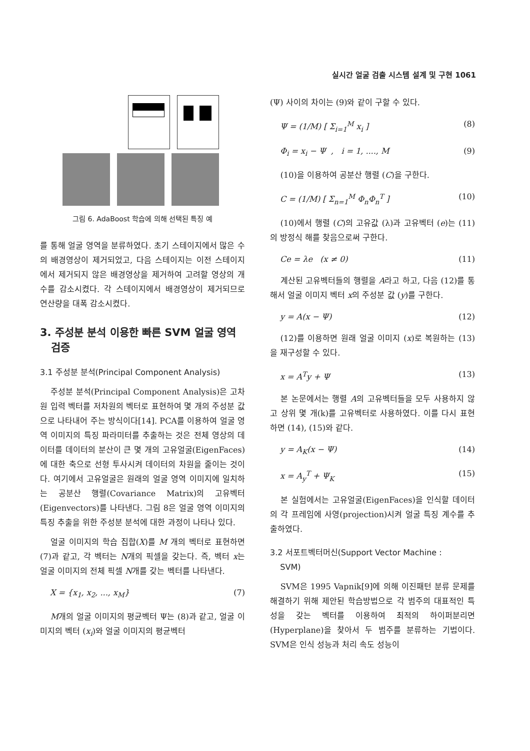실시간 얼굴 검출 시스템 설계 및 구현 1061
그림 6. AdaBoost 학습에 의해 선택된 특징 예
를 통해 얼굴 영역을 분류하였다. 초기 스테이지에서 많은 수의 배경영상이 제거되었고, 다음 스테이지는 이전 스테이지에서 제거되지 않은 배경영상을 제거하여 고려할 영상의 개수를 감소시켰다. 각 스테이지에서 배경영상이 제거되므로 연산량을 대폭 감소시켰다.
3. 주성분 분석 이용한 빠른 SVM 얼굴 영역
검증
3.1 주성분 분석(Principal Component Analysis)
주성분 분석(Principal Component Analysis)은 고차원 입력 벡터를 저차원의 벡터로 표현하여 몇 개의 주성분 값으로 나타내어 주는 방식이다[14]. PCA를 이용하여 얼굴 영역 이미지의 특징 파라미터를 추출하는 것은 전체 영상의 데이터를 데이터의 분산이 큰 몇 개의 고유얼굴(EigenFaces)에 대한 축으로 선형 투사시켜 데이터의 차원을 줄이는 것이다. 여기에서 고유얼굴은 원래의 얼굴 영역 이미지에 일치하는 공분산 행렬(Covariance Matrix)의 고유벡터(Eigenvectors)를 나타낸다. 그림 8은 얼굴 영역 이미지의 특징 추출을 위한 주성분 분석에 대한 과정이 나타나 있다.
얼굴 이미지의 학습 집합(X)를 M 개의 벡터로 표현하면 (7)과 같고, 각 벡터는 N개의 픽셀을 갖는다. 즉, 벡터 x는 얼굴 이미지의 전체 픽셀 N개를 갖는 벡터를 나타낸다.
X = {x<sub>1</sub>, x<sub>2</sub>, ..., x<sub>M</sub>} (7)
M개의 얼굴 이미지의 평균벡터 Ψ는 (8)과 같고, 얼굴 이미지의 벡터 (x<sub>i</sub>)와 얼굴 이미지의 평균벡터
(Ψ) 사이의 차이는 (9)와 같이 구할 수 있다.
Ψ = (1/M) [ Σ<sub>i=1</sub><sup>M</sup> x<sub>i</sub> ] (8)
Φ<sub>i</sub> = x<sub>i</sub> − Ψ , i = 1, ...., M (9)
(10)을 이용하여 공분산 행렬 (C)을 구한다.
C = (1/M) [ Σ<sub>n=1</sub><sup>M</sup> Φ<sub>n</sub>Φ<sub>n</sub><sup>T</sup> ] (10)
(10)에서 행렬 (C)의 고유값 (λ)과 고유벡터 (e)는 (11)의 방정식 해를 찾음으로써 구한다.
Ce = λe (x ≠ 0) (11)
계산된 고유벡터들의 행렬을 A라고 하고, 다음 (12)를 통해서 얼굴 이미지 벡터 x의 주성분 값 (y)를 구한다.
y = A(x − Ψ) (12)
(12)를 이용하면 원래 얼굴 이미지 (x)로 복원하는 (13)을 재구성할 수 있다.
x = A<sup>T</sup>y + Ψ (13)
본 논문에서는 행렬 A의 고유벡터들을 모두 사용하지 않고 상위 몇 개(k)를 고유벡터로 사용하였다. 이를 다시 표현하면 (14), (15)와 같다.
y = A<sub>K</sub>(x − Ψ) (14)
x = A<sub>y</sub><sup>T</sup> + Ψ<sub>K</sub> (15)
본 실험에서는 고유얼굴(EigenFaces)을 인식할 데이터의 각 프레임에 사영(projection)시켜 얼굴 특징 계수를 추출하였다.
3.2 서포트벡터머신(Support Vector Machine :
SVM)
SVM은 1995 Vapnik[9]에 의해 이진패턴 분류 문제를 해결하기 위해 제안된 학습방법으로 각 범주의 대표적인 특성을 갖는 벡터를 이용하여 최적의 하이퍼분리면(Hyperplane)을 찾아서 두 범주를 분류하는 기법이다. SVM은 인식 성능과 처리 속도 성능이